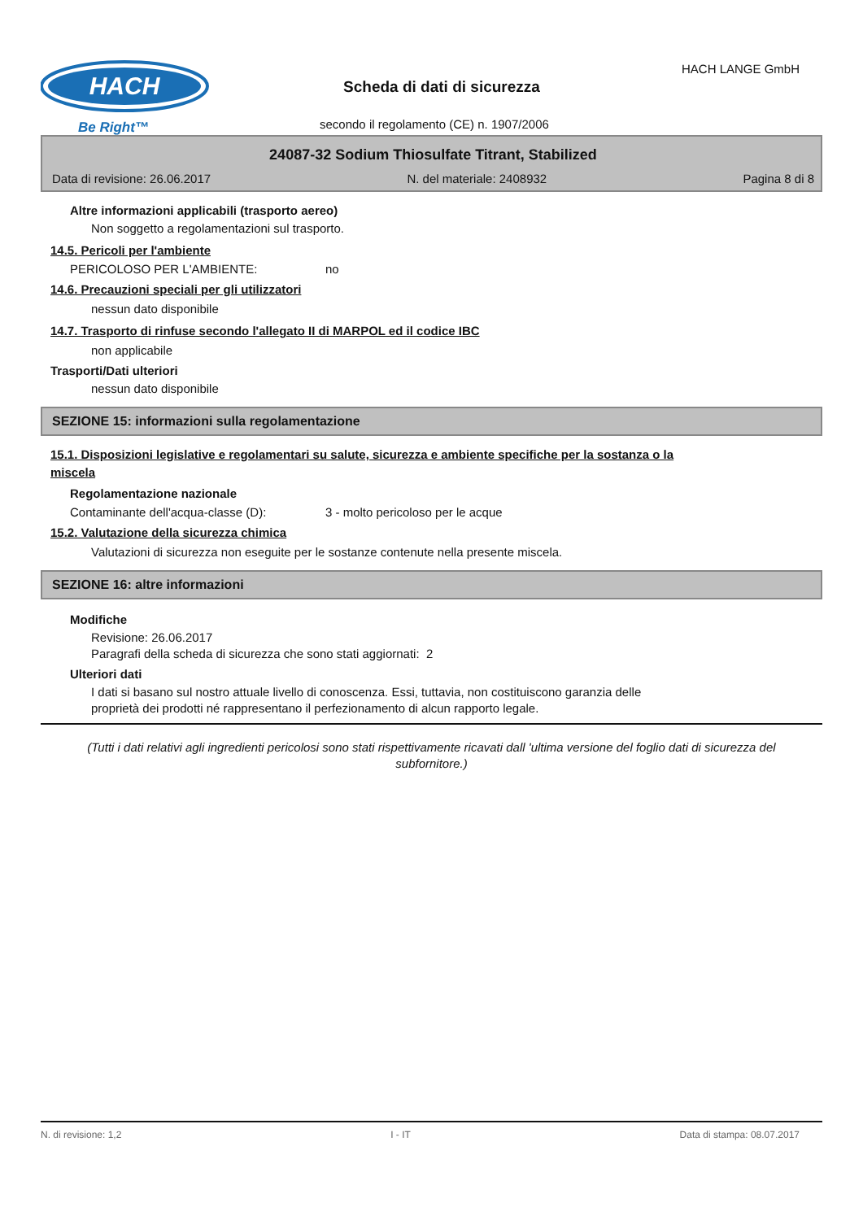HACH
Be Right™
Scheda di dati di sicurezza
HACH LANGE GmbH
secondo il regolamento (CE) n. 1907/2006
24087-32 Sodium Thiosulfate Titrant, Stabilized
Data di revisione: 26.06.2017 N. del materiale: 2408932 Pagina 8 di 8
Altre informazioni applicabili (trasporto aereo)
Non soggetto a regolamentazioni sul trasporto.
14.5. Pericoli per l'ambiente
PERICOLOSO PER L'AMBIENTE: no
14.6. Precauzioni speciali per gli utilizzatori
nessun dato disponibile
14.7. Trasporto di rinfuse secondo l'allegato II di MARPOL ed il codice IBC
non applicabile
Trasporti/Dati ulteriori
nessun dato disponibile
SEZIONE 15: informazioni sulla regolamentazione
15.1. Disposizioni legislative e regolamentari su salute, sicurezza e ambiente specifiche per la sostanza o la miscela
Regolamentazione nazionale
Contaminante dell'acqua-classe (D): 3 - molto pericoloso per le acque
15.2. Valutazione della sicurezza chimica
Valutazioni di sicurezza non eseguite per le sostanze contenute nella presente miscela.
SEZIONE 16: altre informazioni
Modifiche
Revisione: 26.06.2017
Paragrafi della scheda di sicurezza che sono stati aggiornati: 2
Ulteriori dati
I dati si basano sul nostro attuale livello di conoscenza. Essi, tuttavia, non costituiscono garanzia delle proprietà dei prodotti né rappresentano il perfezionamento di alcun rapporto legale.
(Tutti i dati relativi agli ingredienti pericolosi sono stati rispettivamente ricavati dall 'ultima versione del foglio dati di sicurezza del subfornitore.)
N. di revisione: 1,2 I - IT Data di stampa: 08.07.2017